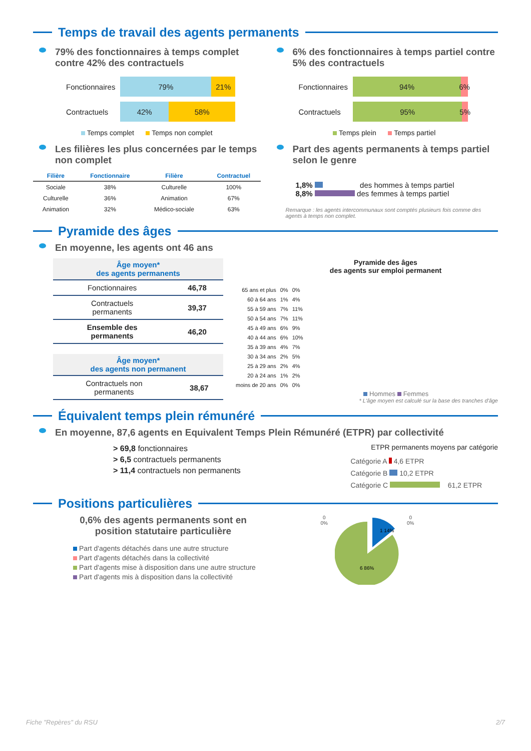Temps de travail des agents permanents
79% des fonctionnaires à temps complet contre 42% des contractuels
| Fonctionnaires | 79% 21% |
| Contractuels | 42% 58% |
Temps complet Temps non complet
6% des fonctionnaires à temps partiel contre 5% des contractuels
| Fonctionnaires | 94% 6% |
| Contractuels | 95% 5% |
Temps plein Temps partiel
Les filières les plus concernées par le temps non complet
| Filière | Fonctionnaire | Filière | Contractuel |
| --- | --- | --- | --- |
| Sociale | 38% | Culturelle | 100% |
| Culturelle | 36% | Animation | 67% |
| Animation | 32% | Médico-sociale | 63% |
Part des agents permanents à temps partiel selon le genre
1,8% des hommes à temps partiel
8,8% des femmes à temps partiel
Remarque : les agents intercommunaux sont comptés plusieurs fois comme des agents à temps non complet.
Pyramide des âges
En moyenne, les agents ont 46 ans
| Âge moyen* des agents permanents | |
| --- | --- |
| Fonctionnaires | 46,78 |
| Contractuels permanents | 39,37 |
| Ensemble des permanents | 46,20 |
| Âge moyen* des agents non permanent | |
| --- | --- |
| Contractuels non permanents | 38,67 |
Pyramide des âges
des agents sur emploi permanent
| 65 ans et plus | 0% | 0% |
| 60 à 64 ans | 1% | 4% |
| 55 à 59 ans | 7% | 11% |
| 50 à 54 ans | 7% | 11% |
| 45 à 49 ans | 6% | 9% |
| 40 à 44 ans | 6% | 10% |
| 35 à 39 ans | 4% | 7% |
| 30 à 34 ans | 2% | 5% |
| 25 à 29 ans | 2% | 4% |
| 20 à 24 ans | 1% | 2% |
| moins de 20 ans | 0% | 0% |
Hommes Femmes
* L'âge moyen est calculé sur la base des tranches d'âge
Équivalent temps plein rémunéré
En moyenne, 87,6 agents en Equivalent Temps Plein Rémunéré (ETPR) par collectivité
> 69,8 fonctionnaires
> 6,5 contractuels permanents
> 11,4 contractuels non permanents
ETPR permanents moyens par catégorie
Catégorie A 4,6 ETPR
Catégorie B 10,2 ETPR
Catégorie C 61,2 ETPR
Positions particulières
0,6% des agents permanents sont en position statutaire particulière
Part d'agents détachés dans une autre structure
Part d'agents détachés dans la collectivité
Part d'agents mise à disposition dans une autre structure
Part d'agents mis à disposition dans la collectivité
0
0%
1 14%
6 86%
0
0%
Fiche "Repères" du RSU 2/7